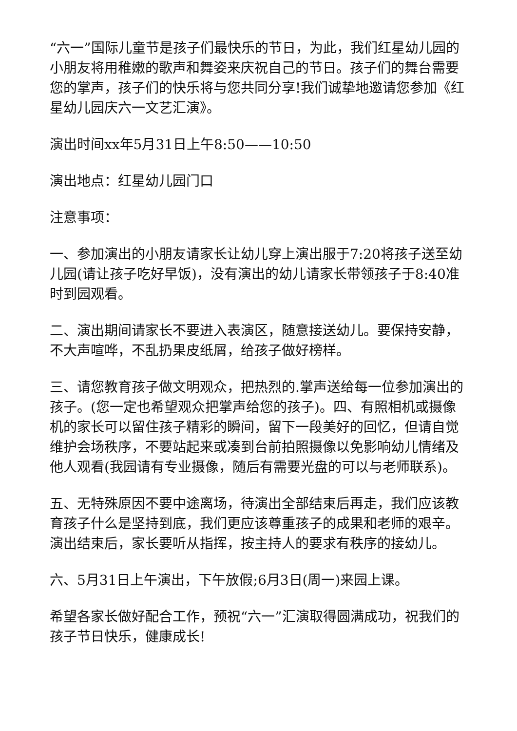“六一”国际儿童节是孩子们最快乐的节日，为此，我们红星幼儿园的小朋友将用稚嫩的歌声和舞姿来庆祝自己的节日。孩子们的舞台需要您的掌声，孩子们的快乐将与您共同分享!我们诚挚地邀请您参加《红星幼儿园庆六一文艺汇演》。
演出时间xx年5月31日上午8:50——10:50
演出地点：红星幼儿园门口
注意事项：
一、参加演出的小朋友请家长让幼儿穿上演出服于7:20将孩子送至幼儿园(请让孩子吃好早饭)，没有演出的幼儿请家长带领孩子于8:40准时到园观看。
二、演出期间请家长不要进入表演区，随意接送幼儿。要保持安静，不大声喧哗，不乱扔果皮纸屑，给孩子做好榜样。
三、请您教育孩子做文明观众，把热烈的.掌声送给每一位参加演出的孩子。(您一定也希望观众把掌声给您的孩子)。四、有照相机或摄像机的家长可以留住孩子精彩的瞬间，留下一段美好的回忆，但请自觉维护会场秩序，不要站起来或凑到台前拍照摄像以免影响幼儿情绪及他人观看(我园请有专业摄像，随后有需要光盘的可以与老师联系)。
五、无特殊原因不要中途离场，待演出全部结束后再走，我们应该教育孩子什么是坚持到底，我们更应该尊重孩子的成果和老师的艰辛。演出结束后，家长要听从指挥，按主持人的要求有秩序的接幼儿。
六、5月31日上午演出，下午放假;6月3日(周一)来园上课。
希望各家长做好配合工作，预祝“六一”汇演取得圆满成功，祝我们的孩子节日快乐，健康成长!